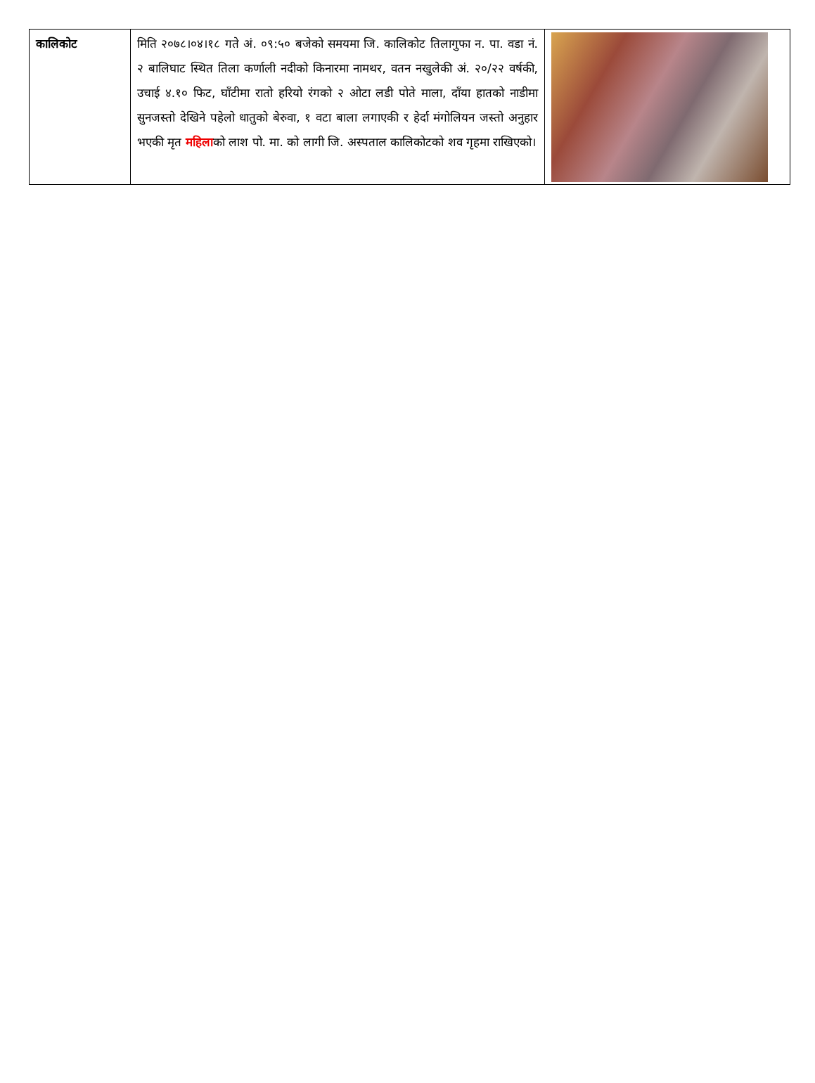| कालिकोट | मिति २०७८।०४।१८ गते अं. ०९:५० बजेको समयमा जि. कालिकोट तिलागुफा न. पा. वडा नं. २ बालिघाट स्थित तिला कर्णाली नदीको किनारमा नामथर, वतन नखुलेकी अं. २०/२२ वर्षकी, उचाई ४.१० फिट, घाँटीमा रातो हरियो रंगको २ ओटा लडी पोते माला, दाँया हातको नाडीमा सुनजस्तो देखिने पहेलो धातुको बेरुवा, १ वटा बाला लगाएकी र हेर्दा मंगोलियन जस्तो अनुहार भएकी मृत महिला को लाश पो. मा. को लागी जि. अस्पताल कालिकोटको शव गृहमा राखिएको। | |